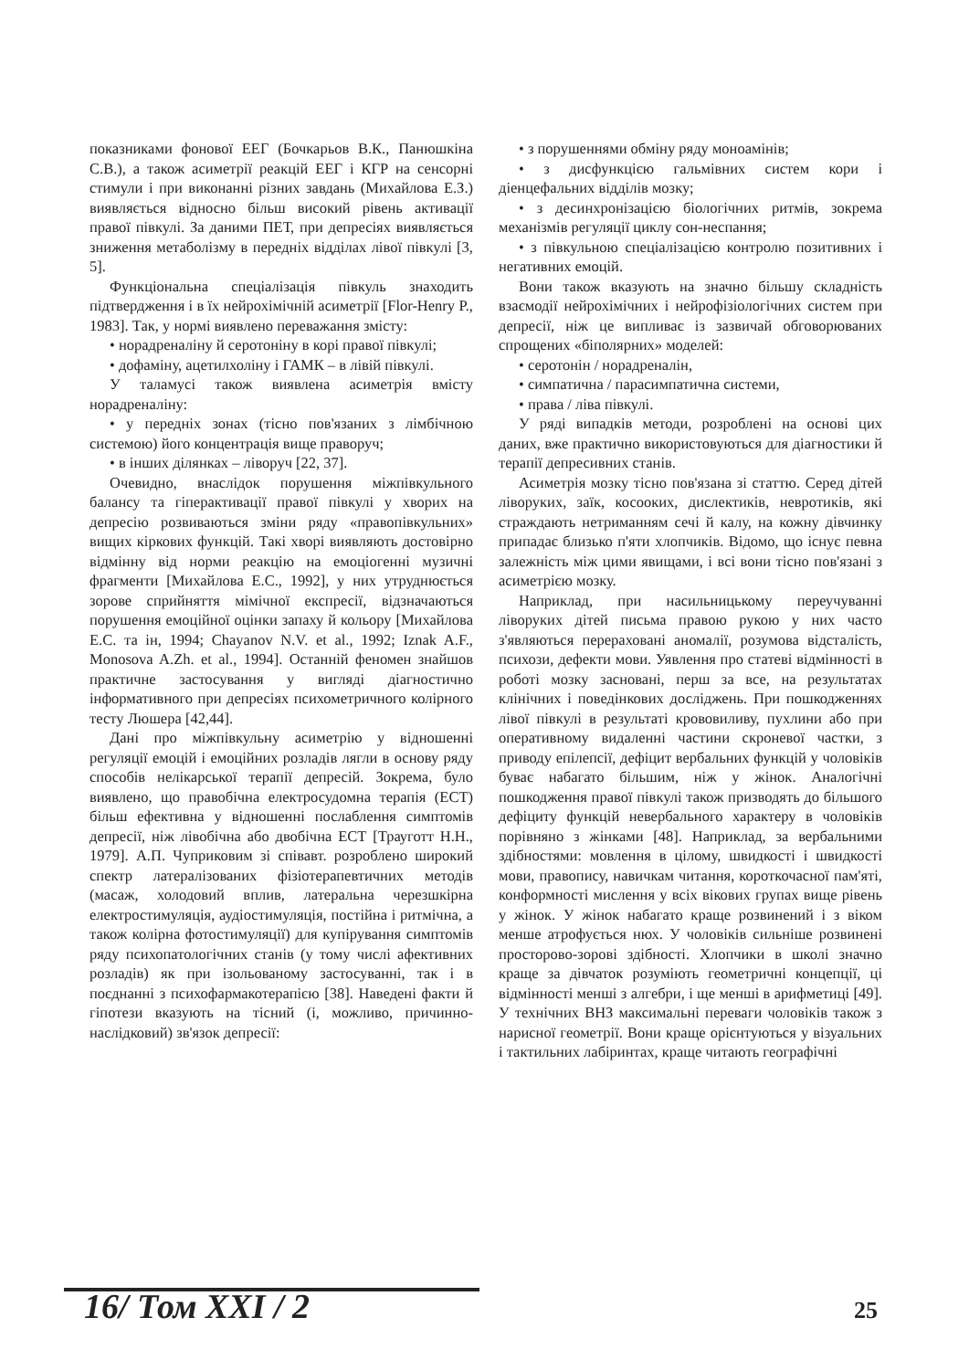показниками фонової ЕЕГ (Бочкарьов В.К., Панюшкіна С.В.), а також асиметрії реакцій ЕЕГ і КГР на сенсорні стимули і при виконанні різних завдань (Михайлова Е.З.) виявляється відносно більш високий рівень активації правої півкулі. За даними ПЕТ, при депресіях виявляється зниження метаболізму в передніх відділах лівої півкулі [3, 5].
Функціональна спеціалізація півкуль знаходить підтвердження і в їх нейрохімічній асиметрії [Flor-Henry P., 1983]. Так, у нормі виявлено переважання змісту:
• норадреналіну й серотоніну в корі правої півкулі;
• дофаміну, ацетилхоліну і ГАМК – в лівій півкулі.
У таламусі також виявлена асиметрія вмісту норадреналіну:
• у передніх зонах (тісно пов'язаних з лімбічною системою) його концентрація вище праворуч;
• в інших ділянках – ліворуч [22, 37].
Очевидно, внаслідок порушення міжпівкульного балансу та гіперактивації правої півкулі у хворих на депресію розвиваються зміни ряду «правопівкульних» вищих кіркових функцій. Такі хворі виявляють достовірно відмінну від норми реакцію на емоціогенні музичні фрагменти [Михайлова Е.С., 1992], у них утруднюється зорове сприйняття мімічної експресії, відзначаються порушення емоційної оцінки запаху й кольору [Михайлова Е.С. та ін, 1994; Chayanov N.V. et al., 1992; Iznak A.F., Monosova A.Zh. et al., 1994]. Останній феномен знайшов практичне застосування у вигляді діагностично інформативного при депресіях психометричного колірного тесту Люшера [42,44].
Дані про міжпівкульну асиметрію у відношенні регуляції емоцій і емоційних розладів лягли в основу ряду способів нелікарської терапії депресій. Зокрема, було виявлено, що правобічна електросудомна терапія (ЕСТ) більш ефективна у відношенні послаблення симптомів депресії, ніж лівобічна або двобічна ЕСТ [Трауготт Н.Н., 1979]. А.П. Чуприковим зі співавт. розроблено широкий спектр латералізованих фізіотерапевтичних методів (масаж, холодовий вплив, латеральна черезшкірна електростимуляція, аудіостимуляція, постійна і ритмічна, а також колірна фотостимуляції) для купірування симптомів ряду психопатологічних станів (у тому числі афективних розладів) як при ізольованому застосуванні, так і в поєднанні з психофармакотерапією [38]. Наведені факти й гіпотези вказують на тісний (і, можливо, причинно-наслідковий) зв'язок депресії:
• з порушеннями обміну ряду моноамінів;
• з дисфункцією гальмівних систем кори і діенцефальних відділів мозку;
• з десинхронізацією біологічних ритмів, зокрема механізмів регуляції циклу сон-неспання;
• з півкульною спеціалізацією контролю позитивних і негативних емоцій.
Вони також вказують на значно більшу складність взаємодії нейрохімічних і нейрофізіологічних систем при депресії, ніж це випливає із зазвичай обговорюваних спрощених «біполярних» моделей:
• серотонін / норадреналін,
• симпатична / парасимпатична системи,
• права / ліва півкулі.
У ряді випадків методи, розроблені на основі цих даних, вже практично використовуються для діагностики й терапії депресивних станів.
Асиметрія мозку тісно пов'язана зі статтю. Серед дітей ліворуких, заїк, косооких, дислектиків, невротиків, які страждають нетриманням сечі й калу, на кожну дівчинку припадає близько п'яти хлопчиків. Відомо, що існує певна залежність між цими явищами, і всі вони тісно пов'язані з асиметрією мозку.
Наприклад, при насильницькому переучуванні ліворуких дітей письма правою рукою у них часто з'являються перераховані аномалії, розумова відсталість, психози, дефекти мови. Уявлення про статеві відмінності в роботі мозку засновані, перш за все, на результатах клінічних і поведінкових досліджень. При пошкодженнях лівої півкулі в результаті крововиливу, пухлини або при оперативному видаленні частини скроневої частки, з приводу епілепсії, дефіцит вербальних функцій у чоловіків буває набагато більшим, ніж у жінок. Аналогічні пошкодження правої півкулі також призводять до більшого дефіциту функцій невербального характеру в чоловіків порівняно з жінками [48]. Наприклад, за вербальними здібностями: мовлення в цілому, швидкості і швидкості мови, правопису, навичкам читання, короткочасної пам'яті, конформності мислення у всіх вікових групах вище рівень у жінок. У жінок набагато краще розвинений і з віком менше атрофується нюх. У чоловіків сильніше розвинені просторово-зорові здібності. Хлопчики в школі значно краще за дівчаток розуміють геометричні концепції, ці відмінності менші з алгебри, і ще менші в арифметиці [49]. У технічних ВНЗ максимальні переваги чоловіків також з нарисної геометрії. Вони краще орієнтуються у візуальних і тактильних лабіринтах, краще читають географічні
16/ Том XXI / 2 25